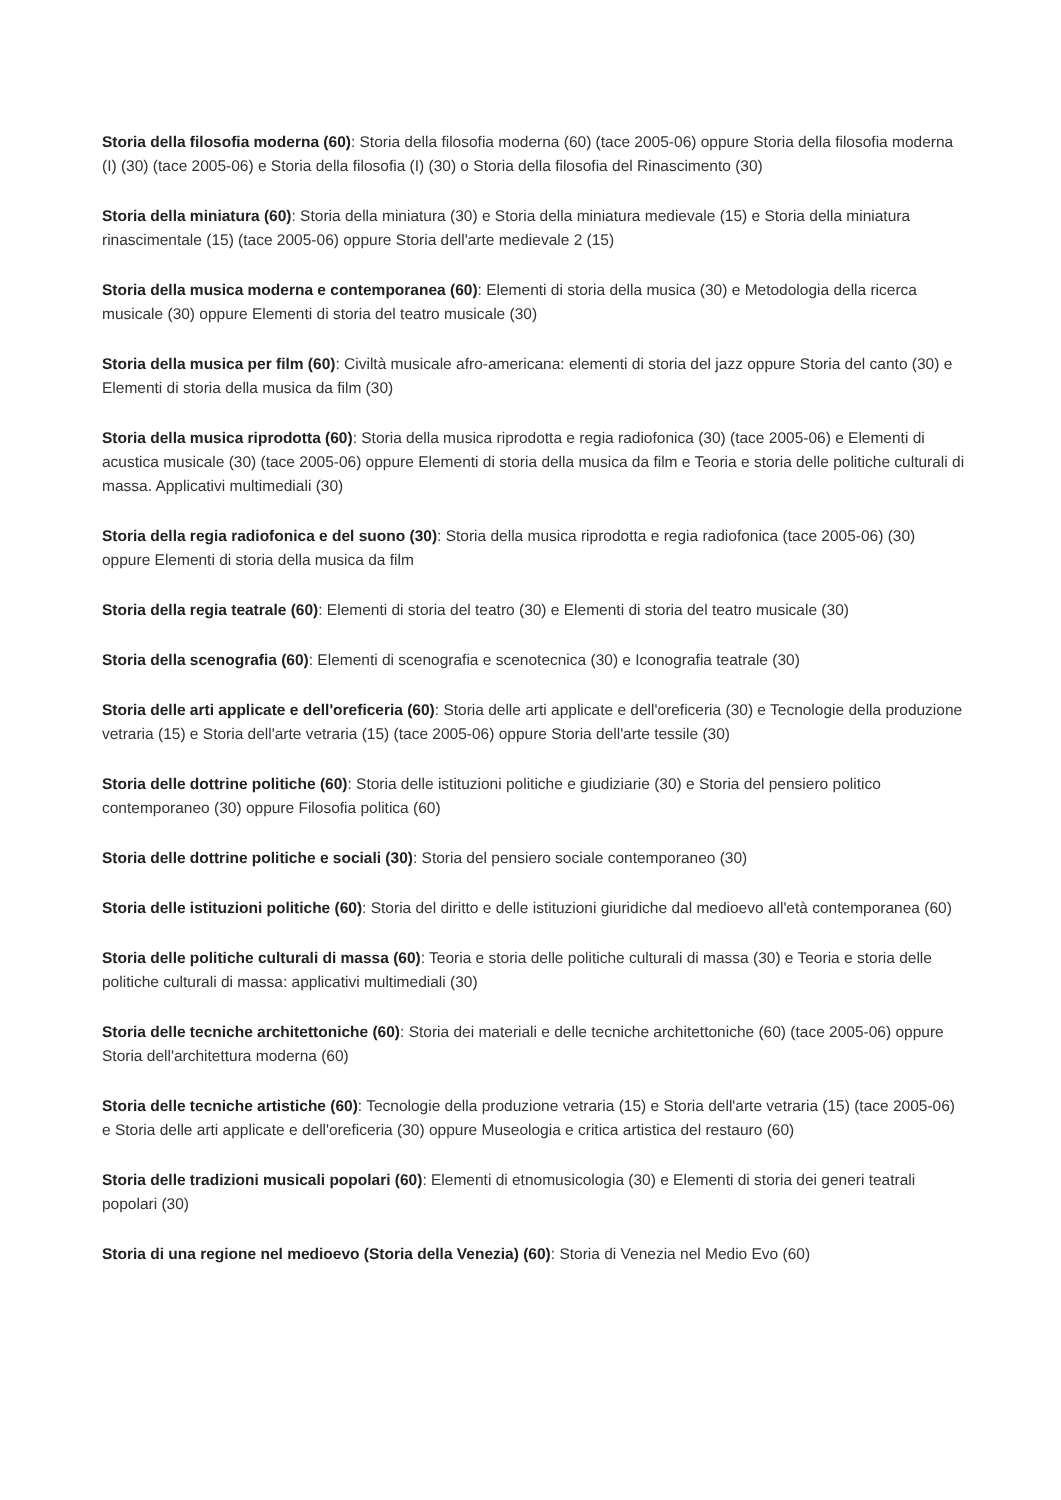Storia della filosofia moderna (60): Storia della filosofia moderna (60) (tace 2005-06) oppure Storia della filosofia moderna (I) (30) (tace 2005-06) e Storia della filosofia (I) (30) o Storia della filosofia del Rinascimento (30)
Storia della miniatura (60): Storia della miniatura (30) e Storia della miniatura medievale (15) e Storia della miniatura rinascimentale (15) (tace 2005-06) oppure Storia dell'arte medievale 2 (15)
Storia della musica moderna e contemporanea (60): Elementi di storia della musica (30) e Metodologia della ricerca musicale (30) oppure Elementi di storia del teatro musicale (30)
Storia della musica per film (60): Civiltà musicale afro-americana: elementi di storia del jazz oppure Storia del canto (30) e Elementi di storia della musica da film (30)
Storia della musica riprodotta (60): Storia della musica riprodotta e regia radiofonica (30) (tace 2005-06) e Elementi di acustica musicale (30) (tace 2005-06) oppure Elementi di storia della musica da film e Teoria e storia delle politiche culturali di massa. Applicativi multimediali (30)
Storia della regia radiofonica e del suono (30): Storia della musica riprodotta e regia radiofonica (tace 2005-06) (30) oppure Elementi di storia della musica da film
Storia della regia teatrale (60): Elementi di storia del teatro (30) e Elementi di storia del teatro musicale (30)
Storia della scenografia (60): Elementi di scenografia e scenotecnica (30) e Iconografia teatrale (30)
Storia delle arti applicate e dell'oreficeria (60): Storia delle arti applicate e dell'oreficeria (30) e Tecnologie della produzione vetraria (15) e Storia dell'arte vetraria (15) (tace 2005-06) oppure Storia dell'arte tessile (30)
Storia delle dottrine politiche (60): Storia delle istituzioni politiche e giudiziarie (30) e Storia del pensiero politico contemporaneo (30) oppure Filosofia politica (60)
Storia delle dottrine politiche e sociali (30): Storia del pensiero sociale contemporaneo (30)
Storia delle istituzioni politiche (60): Storia del diritto e delle istituzioni giuridiche dal medioevo all'età contemporanea (60)
Storia delle politiche culturali di massa (60): Teoria e storia delle politiche culturali di massa (30) e Teoria e storia delle politiche culturali di massa: applicativi multimediali (30)
Storia delle tecniche architettoniche (60): Storia dei materiali e delle tecniche architettoniche (60) (tace 2005-06) oppure Storia dell'architettura moderna (60)
Storia delle tecniche artistiche (60): Tecnologie della produzione vetraria (15) e Storia dell'arte vetraria (15) (tace 2005-06) e Storia delle arti applicate e dell'oreficeria (30) oppure Museologia e critica artistica del restauro (60)
Storia delle tradizioni musicali popolari (60): Elementi di etnomusicologia (30) e Elementi di storia dei generi teatrali popolari (30)
Storia di una regione nel medioevo (Storia della Venezia) (60): Storia di Venezia nel Medio Evo (60)